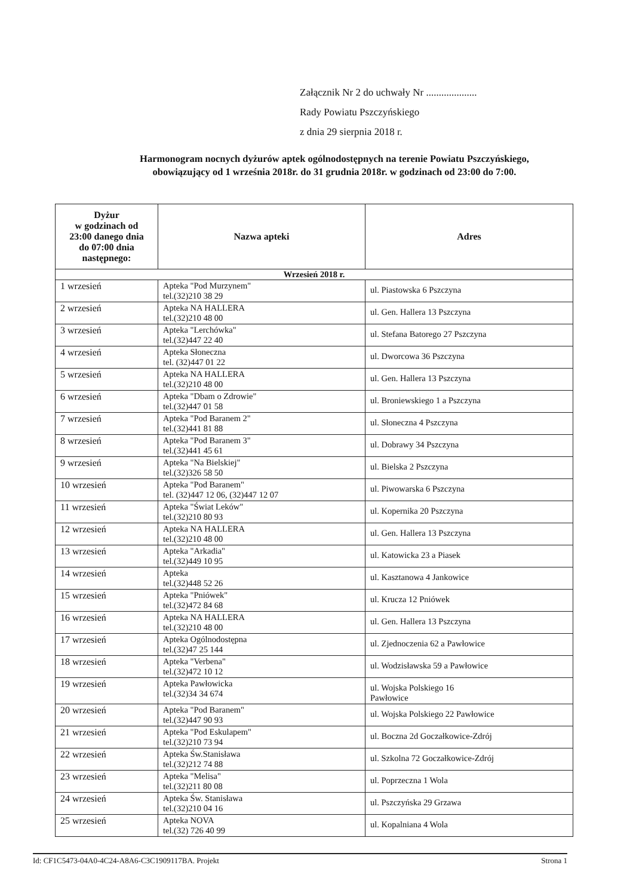Załącznik Nr 2 do uchwały Nr ....................
Rady Powiatu Pszczyńskiego
z dnia 29 sierpnia 2018 r.
Harmonogram nocnych dyżurów aptek ogólnodostępnych na terenie Powiatu Pszczyńskiego,
obowiązujący od 1 września 2018r. do 31 grudnia 2018r. w godzinach od 23:00 do 7:00.
| Dyżur w godzinach od 23:00 danego dnia do 07:00 dnia następnego: | Nazwa apteki | Adres |
| --- | --- | --- |
| Wrzesień 2018 r. | | |
| 1 wrzesień | Apteka "Pod Murzynem" tel.(32)210 38 29 | ul. Piastowska 6 Pszczyna |
| 2 wrzesień | Apteka NA HALLERA tel.(32)210 48 00 | ul. Gen. Hallera 13 Pszczyna |
| 3 wrzesień | Apteka "Lerchówka" tel.(32)447 22 40 | ul. Stefana Batorego 27 Pszczyna |
| 4 wrzesień | Apteka Słoneczna tel. (32)447 01 22 | ul. Dworcowa 36 Pszczyna |
| 5 wrzesień | Apteka NA HALLERA tel.(32)210 48 00 | ul. Gen. Hallera 13 Pszczyna |
| 6 wrzesień | Apteka "Dbam o Zdrowie" tel.(32)447 01 58 | ul. Broniewskiego 1 a Pszczyna |
| 7 wrzesień | Apteka "Pod Baranem 2" tel.(32)441 81 88 | ul. Słoneczna 4 Pszczyna |
| 8 wrzesień | Apteka "Pod Baranem 3" tel.(32)441 45 61 | ul. Dobrawy 34 Pszczyna |
| 9 wrzesień | Apteka "Na Bielskiej" tel.(32)326 58 50 | ul. Bielska 2 Pszczyna |
| 10 wrzesień | Apteka "Pod Baranem" tel. (32)447 12 06, (32)447 12 07 | ul. Piwowarska 6 Pszczyna |
| 11 wrzesień | Apteka "Świat Leków" tel.(32)210 80 93 | ul. Kopernika 20 Pszczyna |
| 12 wrzesień | Apteka NA HALLERA tel.(32)210 48 00 | ul. Gen. Hallera 13 Pszczyna |
| 13 wrzesień | Apteka "Arkadia" tel.(32)449 10 95 | ul. Katowicka 23 a Piasek |
| 14 wrzesień | Apteka tel.(32)448 52 26 | ul. Kasztanowa 4 Jankowice |
| 15 wrzesień | Apteka "Pniówek" tel.(32)472 84 68 | ul. Krucza 12 Pniówek |
| 16 wrzesień | Apteka NA HALLERA tel.(32)210 48 00 | ul. Gen. Hallera 13 Pszczyna |
| 17 wrzesień | Apteka Ogólnodostępna tel.(32)47 25 144 | ul. Zjednoczenia 62 a Pawłowice |
| 18 wrzesień | Apteka "Verbena" tel.(32)472 10 12 | ul. Wodzisławska 59 a Pawłowice |
| 19 wrzesień | Apteka Pawłowicka tel.(32)34 34 674 | ul. Wojska Polskiego 16 Pawłowice |
| 20 wrzesień | Apteka "Pod Baranem" tel.(32)447 90 93 | ul. Wojska Polskiego 22 Pawłowice |
| 21 wrzesień | Apteka "Pod Eskulapem" tel.(32)210 73 94 | ul. Boczna 2d Goczałkowice-Zdrój |
| 22 wrzesień | Apteka Św.Stanisława tel.(32)212 74 88 | ul. Szkolna 72 Goczałkowice-Zdrój |
| 23 wrzesień | Apteka "Melisa" tel.(32)211 80 08 | ul. Poprzeczna 1 Wola |
| 24 wrzesień | Apteka Św. Stanisława tel.(32)210 04 16 | ul. Pszczyńska 29 Grzawa |
| 25 wrzesień | Apteka NOVA tel.(32) 726 40 99 | ul. Kopalniana 4 Wola |
Id: CF1C5473-04A0-4C24-A8A6-C3C1909117BA. Projekt Strona 1